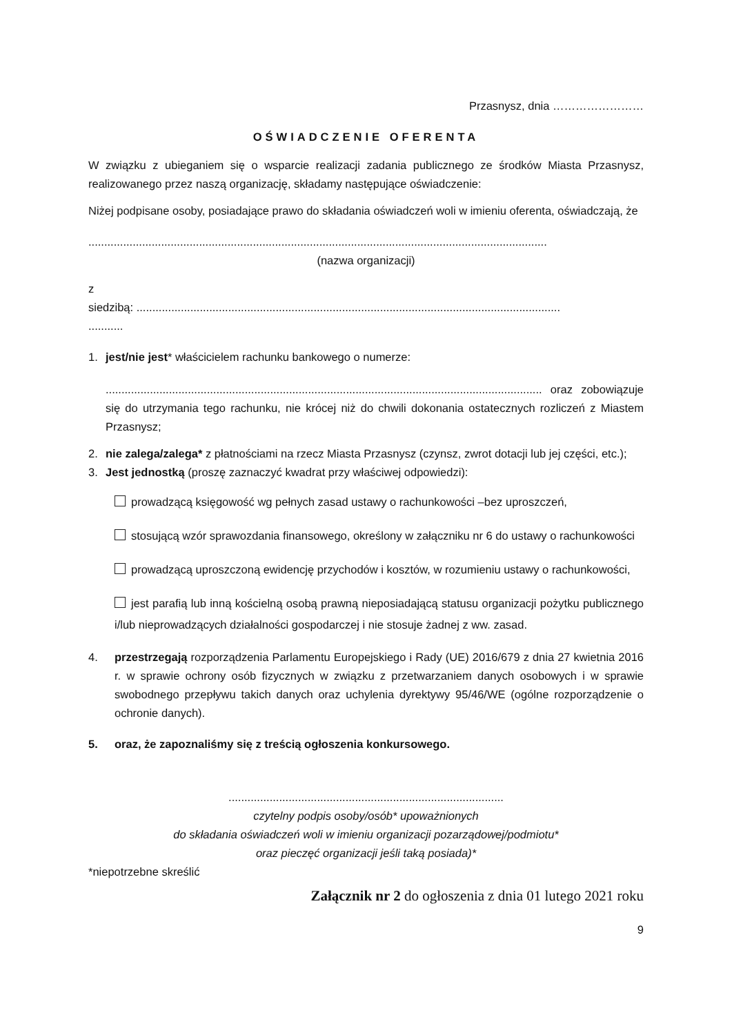Przasnysz, dnia ……………………
OŚWIADCZENIE OFERENTA
W związku z ubieganiem się o wsparcie realizacji zadania publicznego ze środków Miasta Przasnysz, realizowanego przez naszą organizację, składamy następujące oświadczenie:
Niżej podpisane osoby, posiadające prawo do składania oświadczeń woli w imieniu oferenta, oświadczają, że
.................................................................................................................................................
(nazwa organizacji)
z
siedzibą: ......................................................................................................................................
...........
1. jest/nie jest* właścicielem rachunku bankowego o numerze:
.......................................................................................................................................... oraz zobowiązuje się do utrzymania tego rachunku, nie krócej niż do chwili dokonania ostatecznych rozliczeń z Miastem Przasnysz;
2. nie zalega/zalega* z płatnościami na rzecz Miasta Przasnysz (czynsz, zwrot dotacji lub jej części, etc.);
3. Jest jednostką (proszę zaznaczyć kwadrat przy właściwej odpowiedzi):
prowadzącą księgowość wg pełnych zasad ustawy o rachunkowości –bez uproszczeń,
stosującą wzór sprawozdania finansowego, określony w załączniku nr 6 do ustawy o rachunkowości
prowadzącą uproszczoną ewidencję przychodów i kosztów, w rozumieniu ustawy o rachunkowości,
jest parafią lub inną kościelną osobą prawną nieposiadającą statusu organizacji pożytku publicznego i/lub nieprowadzących działalności gospodarczej i nie stosuje żadnej z ww. zasad.
4. przestrzegają rozporządzenia Parlamentu Europejskiego i Rady (UE) 2016/679 z dnia 27 kwietnia 2016 r. w sprawie ochrony osób fizycznych w związku z przetwarzaniem danych osobowych i w sprawie swobodnego przepływu takich danych oraz uchylenia dyrektywy 95/46/WE (ogólne rozporządzenie o ochronie danych).
5. oraz, że zapoznaliśmy się z treścią ogłoszenia konkursowego.
.......................................................................................
czytelny podpis osoby/osób* upoważnionych
do składania oświadczeń woli w imieniu organizacji pozarządowej/podmiotu*
oraz pieczęć organizacji jeśli taką posiada)*
*niepotrzebne skreślić
Załącznik nr 2 do ogłoszenia z dnia 01 lutego 2021 roku
9